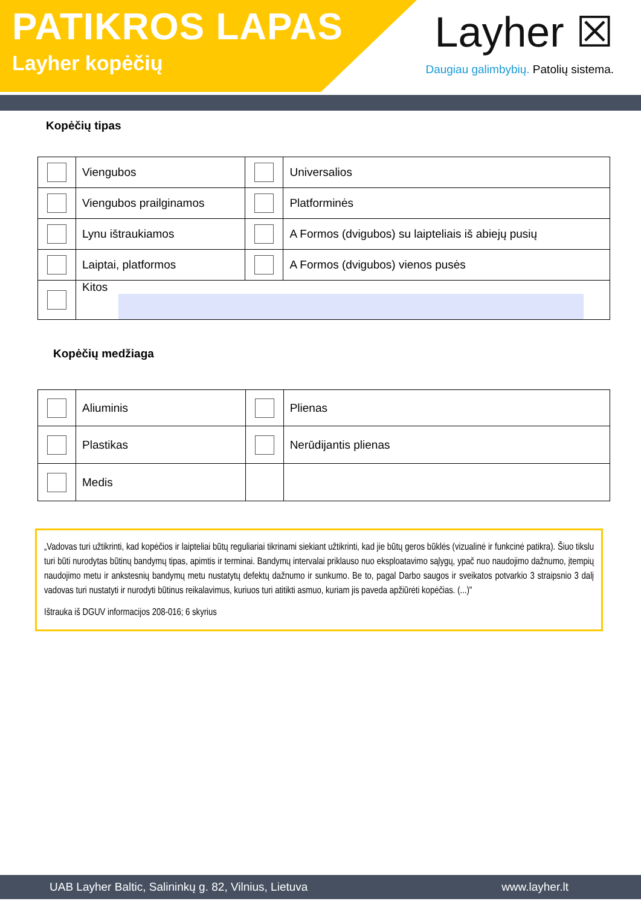PATIKROS LAPAS
Layher kopėčių
Layher ☒
Daugiau galimbybių. Patolių sistema.
Kopėčių tipas
| | Viengubos | | Universalios |
| | Viengubos prailginamos | | Platforminės |
| | Lynu ištraukiamos | | A Formos (dvigubos) su laipteliais iš abiejų pusių |
| | Laiptai, platformos | | A Formos (dvigubos) vienos pusės |
| | Kitos | | |
Kopėčių medžiaga
| | Aliuminis | | Plienas |
| | Plastikas | | Nerūdijantis plienas |
| | Medis | | |
„Vadovas turi užtikrinti, kad kopėčios ir laipteliai būtų reguliariai tikrinami siekiant užtikrinti, kad jie būtų geros būklės (vizualinė ir funkcinė patikra). Šiuo tikslu turi būti nurodytas būtinų bandymų tipas, apimtis ir terminai. Bandymų intervalai priklauso nuo eksploatavimo sąlygų, ypač nuo naudojimo dažnumo, įtempių naudojimo metu ir ankstesnių bandymų metu nustatytų defektų dažnumo ir sunkumo. Be to, pagal Darbo saugos ir sveikatos potvarkio 3 straipsnio 3 dalį vadovas turi nustatyti ir nurodyti būtinus reikalavimus, kuriuos turi atitikti asmuo, kuriam jis paveda apžiūrėti kopėčias. (...)"
Ištrauka iš DGUV informacijos 208-016; 6 skyrius
UAB Layher Baltic, Salininkų g. 82, Vilnius, Lietuva www.layher.lt